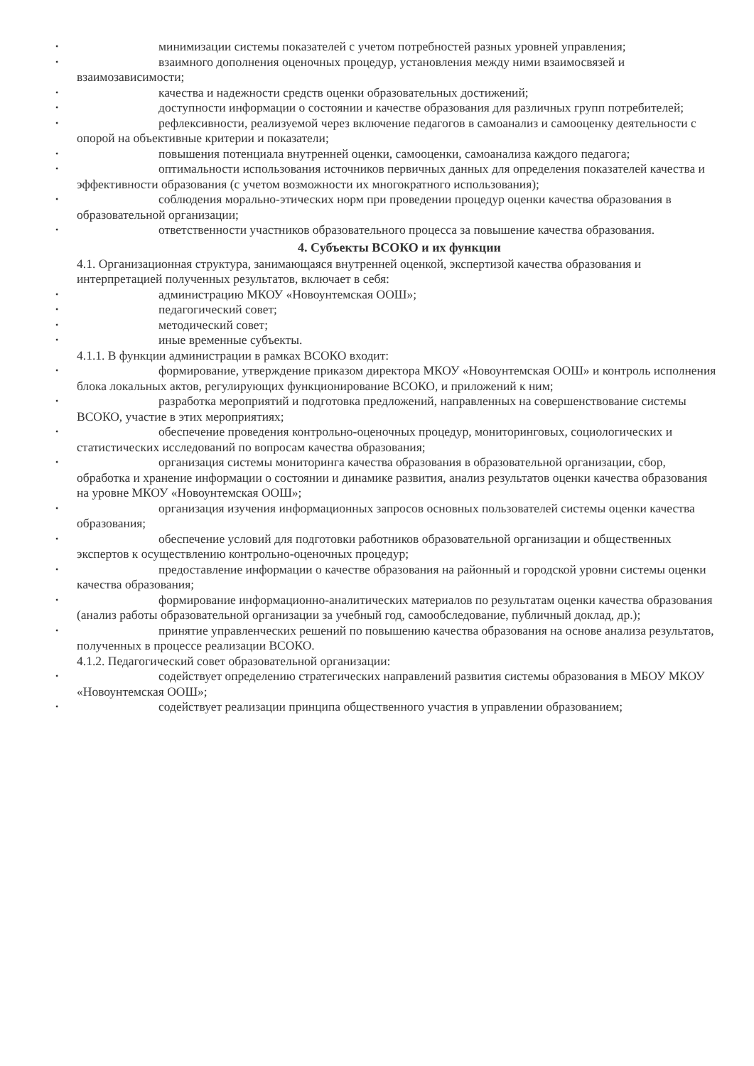•
минимизации системы показателей с учетом потребностей разных уровней управления;
•
взаимного дополнения оценочных процедур, установления между ними взаимосвязей и взаимозависимости;
•
качества и надежности средств оценки образовательных достижений;
•
доступности информации о состоянии и качестве образования для различных групп потребителей;
•
рефлексивности, реализуемой через включение педагогов в самоанализ и самооценку деятельности с опорой на объективные критерии и показатели;
•
повышения потенциала внутренней оценки, самооценки, самоанализа каждого педагога;
•
оптимальности использования источников первичных данных для определения показателей качества и эффективности образования (с учетом возможности их многократного использования);
•
соблюдения морально-этических норм при проведении процедур оценки качества образования в образовательной организации;
•
ответственности участников образовательного процесса за повышение качества образования.
4. Субъекты ВСОКО и их функции
4.1. Организационная структура, занимающаяся внутренней оценкой, экспертизой качества образования и интерпретацией полученных результатов, включает в себя:
•
администрацию МКОУ «Новоунтемская ООШ»;
•
педагогический совет;
•
методический совет;
•
иные временные субъекты.
4.1.1. В функции администрации в рамках ВСОКО входит:
•
формирование, утверждение приказом директора МКОУ «Новоунтемская ООШ» и контроль исполнения блока локальных актов, регулирующих функционирование ВСОКО, и приложений к ним;
•
разработка мероприятий и подготовка предложений, направленных на совершенствование системы ВСОКО, участие в этих мероприятиях;
•
обеспечение проведения контрольно-оценочных процедур, мониторинговых, социологических и статистических исследований по вопросам качества образования;
•
организация системы мониторинга качества образования в образовательной организации, сбор, обработка и хранение информации о состоянии и динамике развития, анализ результатов оценки качества образования на уровне МКОУ «Новоунтемская ООШ»;
•
организация изучения информационных запросов основных пользователей системы оценки качества образования;
•
обеспечение условий для подготовки работников образовательной организации и общественных экспертов к осуществлению контрольно-оценочных процедур;
•
предоставление информации о качестве образования на районный и городской уровни системы оценки качества образования;
•
формирование информационно-аналитических материалов по результатам оценки качества образования (анализ работы образовательной организации за учебный год, самообследование, публичный доклад, др.);
•
принятие управленческих решений по повышению качества образования на основе анализа результатов, полученных в процессе реализации ВСОКО.
4.1.2. Педагогический совет образовательной организации:
•
содействует определению стратегических направлений развития системы образования в МБОУ МКОУ «Новоунтемская ООШ»;
•
содействует реализации принципа общественного участия в управлении образованием;